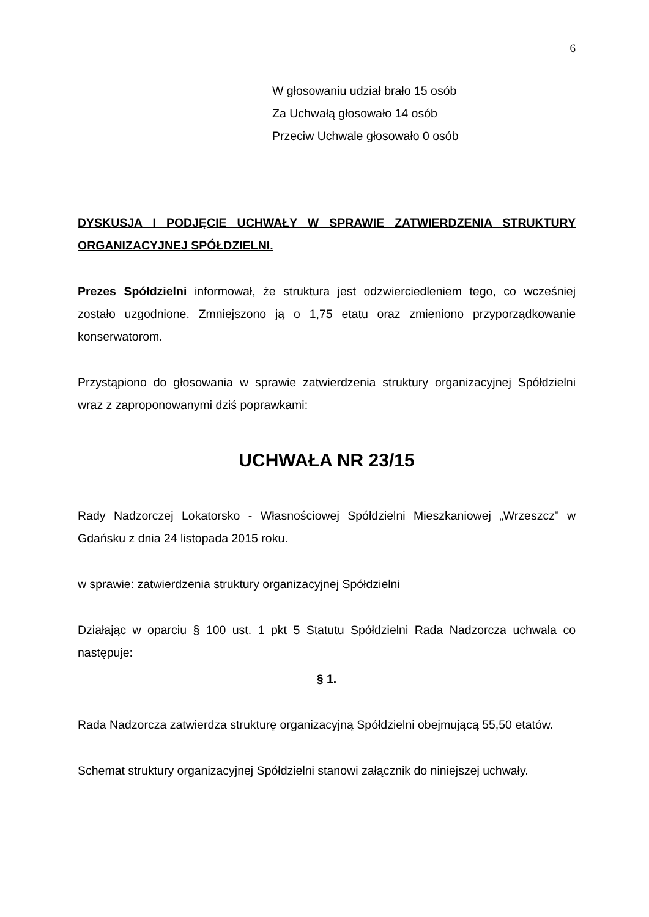6
W głosowaniu udział brało 15 osób
Za Uchwałą głosowało 14 osób
Przeciw Uchwale głosowało 0 osób
DYSKUSJA I PODJĘCIE UCHWAŁY W SPRAWIE ZATWIERDZENIA STRUKTURY ORGANIZACYJNEJ SPÓŁDZIELNI.
Prezes Spółdzielni informował, że struktura jest odzwierciedleniem tego, co wcześniej zostało uzgodnione. Zmniejszono ją o 1,75 etatu oraz zmieniono przyporządkowanie konserwatorom.
Przystąpiono do głosowania w sprawie zatwierdzenia struktury organizacyjnej Spółdzielni wraz z zaproponowanymi dziś poprawkami:
UCHWAŁA NR 23/15
Rady Nadzorczej Lokatorsko - Własnościowej Spółdzielni Mieszkaniowej „Wrzeszcz” w Gdańsku z dnia 24 listopada 2015 roku.
w sprawie: zatwierdzenia struktury organizacyjnej Spółdzielni
Działając w oparciu § 100 ust. 1 pkt 5 Statutu Spółdzielni Rada Nadzorcza uchwala co następuje:
§ 1.
Rada Nadzorcza zatwierdza strukturę organizacyjną Spółdzielni obejmującą 55,50 etatów.
Schemat struktury organizacyjnej Spółdzielni stanowi załącznik do niniejszej uchwały.